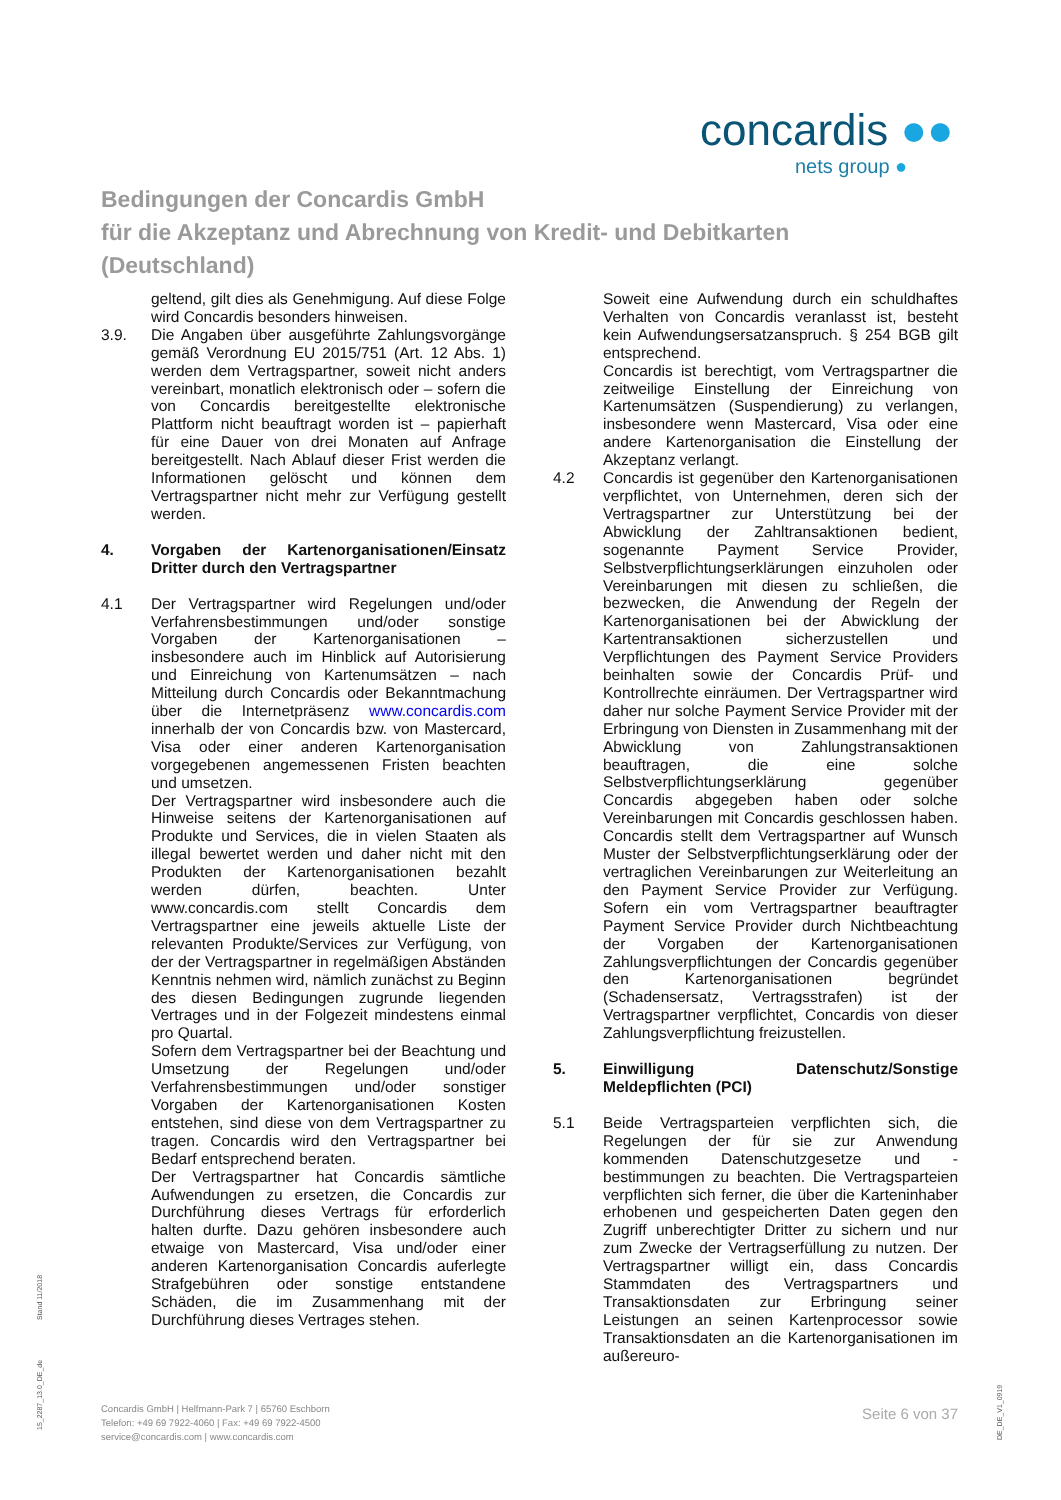concardis ●●
nets group ●
Bedingungen der Concardis GmbH
für die Akzeptanz und Abrechnung von Kredit- und Debitkarten
(Deutschland)
geltend, gilt dies als Genehmigung. Auf diese Folge wird Concardis besonders hinweisen.
3.9. Die Angaben über ausgeführte Zahlungsvorgänge gemäß Verordnung EU 2015/751 (Art. 12 Abs. 1) werden dem Vertragspartner, soweit nicht anders vereinbart, monatlich elektronisch oder – sofern die von Concardis bereitgestellte elektronische Plattform nicht beauftragt worden ist – papierhaft für eine Dauer von drei Monaten auf Anfrage bereitgestellt. Nach Ablauf dieser Frist werden die Informationen gelöscht und können dem Vertragspartner nicht mehr zur Verfügung gestellt werden.
4. Vorgaben der Kartenorganisationen/Einsatz Dritter durch den Vertragspartner
4.1 Der Vertragspartner wird Regelungen und/oder Verfahrensbestimmungen und/oder sonstige Vorgaben der Kartenorganisationen – insbesondere auch im Hinblick auf Autorisierung und Einreichung von Kartenumsätzen – nach Mitteilung durch Concardis oder Bekanntmachung über die Internetpräsenz www.concardis.com innerhalb der von Concardis bzw. von Mastercard, Visa oder einer anderen Kartenorganisation vorgegebenen angemessenen Fristen beachten und umsetzen.
Der Vertragspartner wird insbesondere auch die Hinweise seitens der Kartenorganisationen auf Produkte und Services, die in vielen Staaten als illegal bewertet werden und daher nicht mit den Produkten der Kartenorganisationen bezahlt werden dürfen, beachten. Unter www.concardis.com stellt Concardis dem Vertragspartner eine jeweils aktuelle Liste der relevanten Produkte/Services zur Verfügung, von der der Vertragspartner in regelmäßigen Abständen Kenntnis nehmen wird, nämlich zunächst zu Beginn des diesen Bedingungen zugrunde liegenden Vertrages und in der Folgezeit mindestens einmal pro Quartal.
Sofern dem Vertragspartner bei der Beachtung und Umsetzung der Regelungen und/oder Verfahrensbestimmungen und/oder sonstiger Vorgaben der Kartenorganisationen Kosten entstehen, sind diese von dem Vertragspartner zu tragen. Concardis wird den Vertragspartner bei Bedarf entsprechend beraten.
Der Vertragspartner hat Concardis sämtliche Aufwendungen zu ersetzen, die Concardis zur Durchführung dieses Vertrags für erforderlich halten durfte. Dazu gehören insbesondere auch etwaige von Mastercard, Visa und/oder einer anderen Kartenorganisation Concardis auferlegte Strafgebühren oder sonstige entstandene Schäden, die im Zusammenhang mit der Durchführung dieses Vertrages stehen.
Soweit eine Aufwendung durch ein schuldhaftes Verhalten von Concardis veranlasst ist, besteht kein Aufwendungsersatzanspruch. § 254 BGB gilt entsprechend.
Concardis ist berechtigt, vom Vertragspartner die zeitweilige Einstellung der Einreichung von Kartenumsätzen (Suspendierung) zu verlangen, insbesondere wenn Mastercard, Visa oder eine andere Kartenorganisation die Einstellung der Akzeptanz verlangt.
4.2 Concardis ist gegenüber den Kartenorganisationen verpflichtet, von Unternehmen, deren sich der Vertragspartner zur Unterstützung bei der Abwicklung der Zahltransaktionen bedient, sogenannte Payment Service Provider, Selbstverpflichtungserklärungen einzuholen oder Vereinbarungen mit diesen zu schließen, die bezwecken, die Anwendung der Regeln der Kartenorganisationen bei der Abwicklung der Kartentransaktionen sicherzustellen und Verpflichtungen des Payment Service Providers beinhalten sowie der Concardis Prüf- und Kontrollrechte einräumen. Der Vertragspartner wird daher nur solche Payment Service Provider mit der Erbringung von Diensten in Zusammenhang mit der Abwicklung von Zahlungstransaktionen beauftragen, die eine solche Selbstverpflichtungserklärung gegenüber Concardis abgegeben haben oder solche Vereinbarungen mit Concardis geschlossen haben. Concardis stellt dem Vertragspartner auf Wunsch Muster der Selbstverpflichtungserklärung oder der vertraglichen Vereinbarungen zur Weiterleitung an den Payment Service Provider zur Verfügung. Sofern ein vom Vertragspartner beauftragter Payment Service Provider durch Nichtbeachtung der Vorgaben der Kartenorganisationen Zahlungsverpflichtungen der Concardis gegenüber den Kartenorganisationen begründet (Schadensersatz, Vertragsstrafen) ist der Vertragspartner verpflichtet, Concardis von dieser Zahlungsverpflichtung freizustellen.
5. Einwilligung Datenschutz/Sonstige Meldepflichten (PCI)
5.1 Beide Vertragsparteien verpflichten sich, die Regelungen der für sie zur Anwendung kommenden Datenschutzgesetze und -bestimmungen zu beachten. Die Vertragsparteien verpflichten sich ferner, die über die Karteninhaber erhobenen und gespeicherten Daten gegen den Zugriff unberechtigter Dritter zu sichern und nur zum Zwecke der Vertragserfüllung zu nutzen. Der Vertragspartner willigt ein, dass Concardis Stammdaten des Vertragspartners und Transaktionsdaten zur Erbringung seiner Leistungen an seinen Kartenprocessor sowie Transaktionsdaten an die Kartenorganisationen im außereuro-
Concardis GmbH | Helfmann-Park 7 | 65760 Eschborn
Telefon: +49 69 7922-4060 | Fax: +49 69 7922-4500
service@concardis.com | www.concardis.com
Seite 6 von 37
Stand 11/2018
15_2287_13.0_DE_de
DE_DE_V1_0919